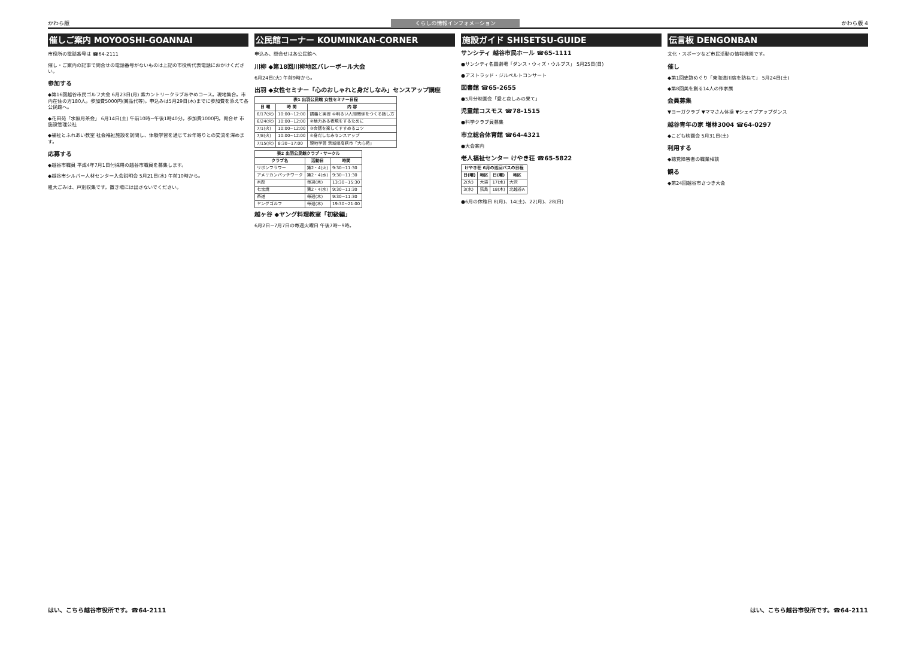かわら版 くらしの情報インフォメーション かわら版 4
催しご案内 MOYOOSHI-GOANNAI
市役所の電話番号は ☎64-2111
催し・ご案内の記事で問合せの電話番号がないものは上記の市役所代表電話におかけください。
参加する
◆第16回越谷市民ゴルフ大会 6月23日(月) 紫カントリークラブあやめコース。現地集合。市内在住の方180人。参加費5000円(賞品代等)。申込みは5月29日(木)までに参加費を添えて各公民館へ。
◆花田苑「水無月茶会」 6月14日(土) 午前10時~午後1時40分。参加費1000円。問合せ 市施設管理公社
◆福祉とふれあい教室 社会福祉施設を訪問し、体験学習を通じてお年寄りとの交流を深めます。
応募する
◆越谷市職員 平成4年7月1日付採用の越谷市職員を募集します。
◆越谷市シルバー人材センター入会説明会 5月21日(水) 午前10時から。
粗大ごみは、戸別収集です。置き場には出さないでください。
公民館コーナー KOUMINKAN-CORNER
申込み、問合せは各公民館へ
川柳 ◆第18回川柳地区バレーボール大会
6月24日(火) 午前9時から。
出羽 ◆女性セミナー「心のおしゃれと身だしなみ」センスアップ講座
| 表1 出羽公民館 女性セミナー日程 | | |
| --- | --- | --- |
| 日 曜 | 時 間 | 内 容 |
| 6/17(火) | 10:00~12:00 | 講義と実習 ①明るい人間関係をつくる話し方 |
| 6/24(火) | 10:00~12:00 | ②魅力ある表現をするために |
| 7/1(火) | 10:00~12:00 | ③会話を楽しくすすめるコツ |
| 7/8(火) | 10:00~12:00 | ④身だしなみセンスアップ |
| 7/15(火) | 8:30~17:00 | 現地学習 茨城県高萩市「大心苑」 |
| 表2 出羽公民館クラブ・サークル | | |
| --- | --- | --- |
| クラブ名 | 活動日 | 時間 |
| リボンフラワー | 第2・4(火) | 9:30~11:30 |
| アメリカンパッチワーク | 第2・4(水) | 9:30~11:30 |
| 木彫 | 毎週(木) | 13:30~15:30 |
| 七宝焼 | 第2・4(水) | 9:30~11:30 |
| 茶道 | 毎週(木) | 9:30~11:30 |
| ヤングゴルフ | 毎週(木) | 19:30~21:00 |
越ヶ谷 ◆ヤング料理教室「初級編」
6月2日~7月7日の毎週火曜日 午後7時~9時。
施設ガイド SHISETSU-GUIDE
サンシティ 越谷市民ホール ☎65-1111
●サンシティ名画劇場「ダンス・ウィズ・ウルブス」 5月25日(日)
●アストラッド・ジルベルトコンサート
図書館 ☎65-2655
●5月分映画会「愛と哀しみの果て」
児童館コスモス ☎78-1515
●科学クラブ員募集
市立総合体育館 ☎64-4321
●大会案内
老人福祉センター けやき荘 ☎65-5822
| けやき荘 6月の巡回バスの日程 | | | |
| --- | --- | --- | --- |
| 日(曜) | 地区 | 日(曜) | 地区 |
| 2(火) | 大袋 | 17(水) | 大沢 |
| 3(水) | 荻島 | 18(木) | 北越谷A |
●6月の休館日 8(月)、14(土)、22(月)、28(日)
伝言板 DENGONBAN
文化・スポーツなど市民活動の情報機関です。
催し
◆第1回史跡めぐり「東海道川宿を訪ねて」 5月24日(土)
◆第8回美を創る14人の作家展
会員募集
▼ヨーガクラブ ▼ママさん体操 ▼シェイプアップダンス
越谷青年の家 増林3004 ☎64-0297
◆こども映画会 5月31日(土)
利用する
◆聴覚障害者の職業相談
観る
◆第24回越谷市さつき大会
はい、こちら越谷市役所です。☎64-2111 はい、こちら越谷市役所です。☎64-2111